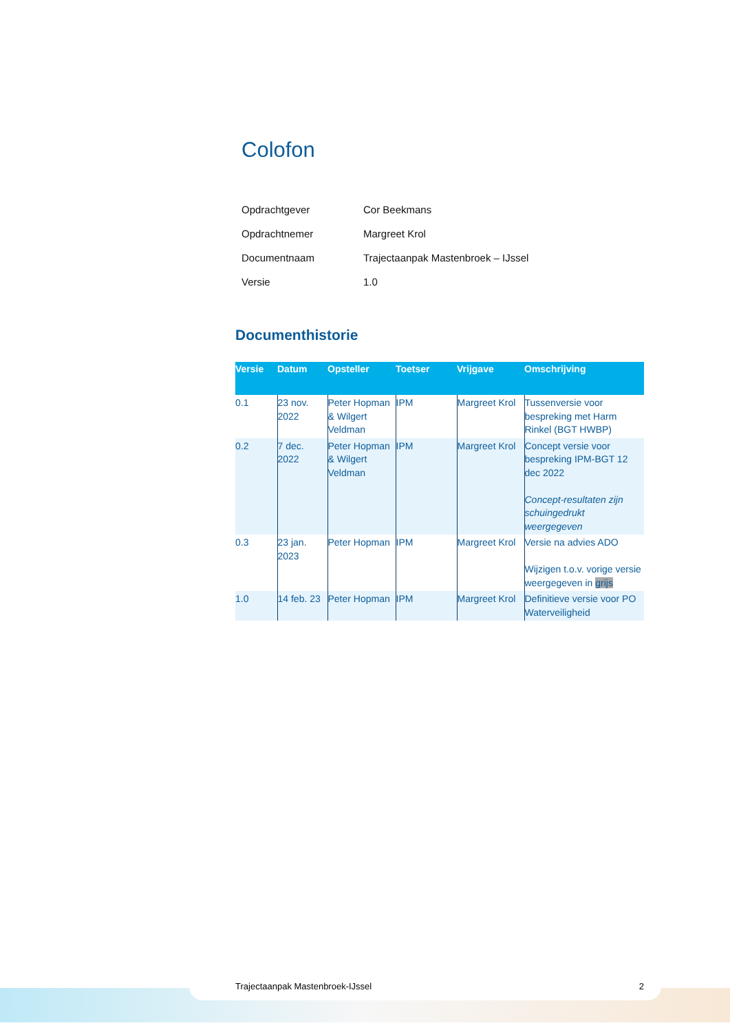Colofon
Opdrachtgever Cor Beekmans
Opdrachtnemer Margreet Krol
Documentnaam Trajectaanpak Mastenbroek – IJssel
Versie 1.0
Documenthistorie
| Versie | Datum | Opsteller | Toetser | Vrijgave | Omschrijving |
| --- | --- | --- | --- | --- | --- |
| 0.1 | 23 nov. 2022 | Peter Hopman & Wilgert Veldman | IPM | Margreet Krol | Tussenversie voor bespreking met Harm Rinkel (BGT HWBP) |
| 0.2 | 7 dec. 2022 | Peter Hopman & Wilgert Veldman | IPM | Margreet Krol | Concept versie voor bespreking IPM-BGT 12 dec 2022 Concept-resultaten zijn schuingedrukt weergegeven |
| 0.3 | 23 jan. 2023 | Peter Hopman | IPM | Margreet Krol | Versie na advies ADO Wijzigen t.o.v. vorige versie weergegeven in grijs |
| 1.0 | 14 feb. 23 | Peter Hopman | IPM | Margreet Krol | Definitieve versie voor PO Waterveiligheid |
Trajectaanpak Mastenbroek-IJssel 2